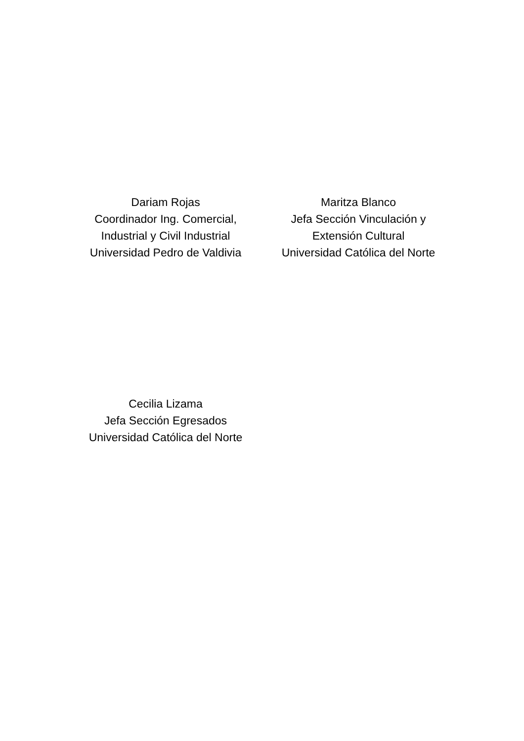Dariam Rojas
Coordinador Ing. Comercial,
Industrial y Civil Industrial
Universidad Pedro de Valdivia
Maritza Blanco
Jefa Sección Vinculación y
Extensión Cultural
Universidad Católica del Norte
Cecilia Lizama
Jefa Sección Egresados
Universidad Católica del Norte